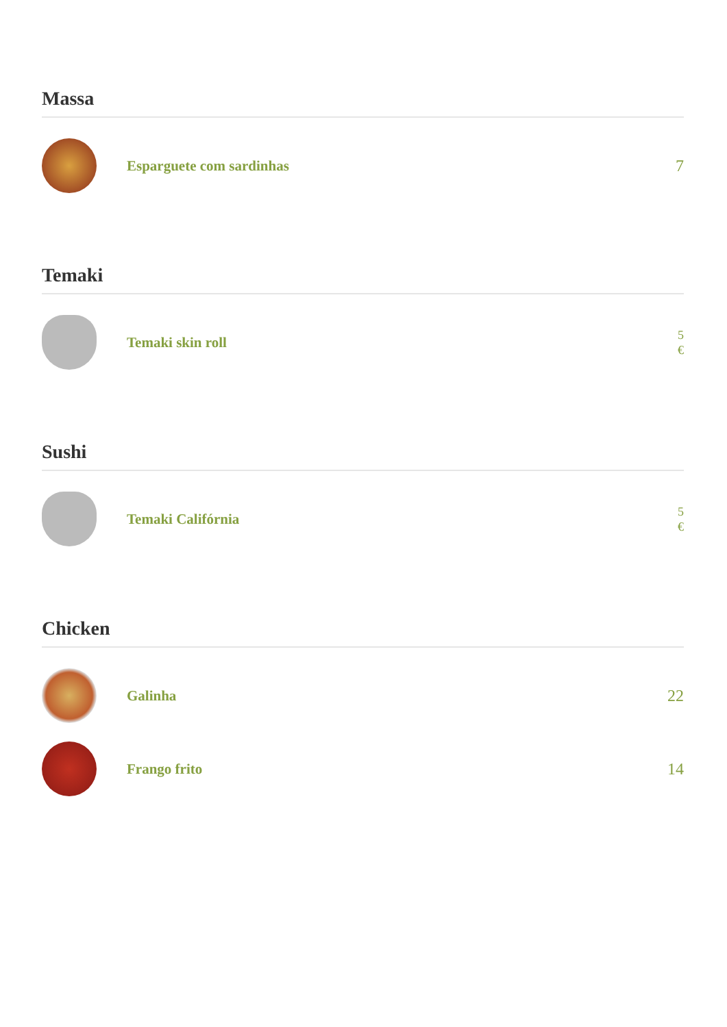Massa
Esparguete com sardinhas 7
Temaki
Temaki skin roll
5 €
Sushi
Temaki Califórnia
5 €
Chicken
Galinha 22
Frango frito 14